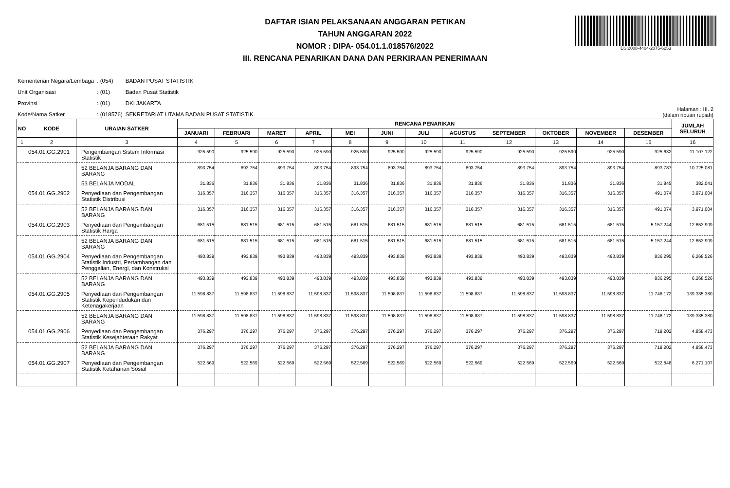DAFTAR ISIAN PELAKSANAAN ANGGARAN PETIKAN
TAHUN ANGGARAN 2022
NOMOR : DIPA- 054.01.1.018576/2022
III. RENCANA PENARIKAN DANA DAN PERKIRAAN PENERIMAAN
DS:2008-4404-2075-6253
| Kementerian Negara/Lembaga | : (054) | BADAN PUSAT STATISTIK |
| Unit Organisasi | : (01) | Badan Pusat Statistik |
| Provinsi | : (01) | DKI JAKARTA |
| Kode/Nama Satker | : (018576) | SEKRETARIAT UTAMA BADAN PUSAT STATISTIK |
Halaman : III. 2
(dalam ribuan rupiah)
| NO | KODE | URAIAN SATKER | RENCANA PENARIKAN | | | | | | | | | | | | JUMLAH SELURUH |
| --- | --- | --- | --- | --- | --- | --- | --- | --- | --- | --- | --- | --- | --- | --- | --- |
| | | | JANUARI | FEBRUARI | MARET | APRIL | MEI | JUNI | JULI | AGUSTUS | SEPTEMBER | OKTOBER | NOVEMBER | DESEMBER | |
| 1 | 2 | 3 | 4 | 5 | 6 | 7 | 8 | 9 | 10 | 11 | 12 | 13 | 14 | 15 | 16 |
| | 054.01.GG.2901 | Pengembangan Sistem Informasi Statistik | 925.590 | 925.590 | 925.590 | 925.590 | 925.590 | 925.590 | 925.590 | 925.590 | 925.590 | 925.590 | 925.590 | 925.632 | 11.107.122 |
| | | 52 BELANJA BARANG DAN BARANG | 893.754 | 893.754 | 893.754 | 893.754 | 893.754 | 893.754 | 893.754 | 893.754 | 893.754 | 893.754 | 893.754 | 893.787 | 10.725.081 |
| | | 53 BELANJA MODAL | 31.836 | 31.836 | 31.836 | 31.836 | 31.836 | 31.836 | 31.836 | 31.836 | 31.836 | 31.836 | 31.836 | 31.845 | 382.041 |
| | 054.01.GG.2902 | Penyediaan dan Pengembangan Statistik Distribusi | 316.357 | 316.357 | 316.357 | 316.357 | 316.357 | 316.357 | 316.357 | 316.357 | 316.357 | 316.357 | 316.357 | 491.074 | 3.971.004 |
| | | 52 BELANJA BARANG DAN BARANG | 316.357 | 316.357 | 316.357 | 316.357 | 316.357 | 316.357 | 316.357 | 316.357 | 316.357 | 316.357 | 316.357 | 491.074 | 3.971.004 |
| | 054.01.GG.2903 | Penyediaan dan Pengembangan Statistik Harga | 681.515 | 681.515 | 681.515 | 681.515 | 681.515 | 681.515 | 681.515 | 681.515 | 681.515 | 681.515 | 681.515 | 5.157.244 | 12.653.909 |
| | | 52 BELANJA BARANG DAN BARANG | 681.515 | 681.515 | 681.515 | 681.515 | 681.515 | 681.515 | 681.515 | 681.515 | 681.515 | 681.515 | 681.515 | 5.157.244 | 12.653.909 |
| | 054.01.GG.2904 | Penyediaan dan Pengembangan Statistik Industri, Pertambangan dan Penggalian, Energi, dan Konstruksi | 493.839 | 493.839 | 493.839 | 493.839 | 493.839 | 493.839 | 493.839 | 493.839 | 493.839 | 493.839 | 493.839 | 836.295 | 6.268.526 |
| | | 52 BELANJA BARANG DAN BARANG | 493.839 | 493.839 | 493.839 | 493.839 | 493.839 | 493.839 | 493.839 | 493.839 | 493.839 | 493.839 | 493.839 | 836.295 | 6.268.526 |
| | 054.01.GG.2905 | Penyediaan dan Pengembangan Statistik Kependudukan dan Ketenagakerjaan | 11.598.837 | 11.598.837 | 11.598.837 | 11.598.837 | 11.598.837 | 11.598.837 | 11.598.837 | 11.598.837 | 11.598.837 | 11.598.837 | 11.598.837 | 11.748.172 | 139.335.380 |
| | | 52 BELANJA BARANG DAN BARANG | 11.598.837 | 11.598.837 | 11.598.837 | 11.598.837 | 11.598.837 | 11.598.837 | 11.598.837 | 11.598.837 | 11.598.837 | 11.598.837 | 11.598.837 | 11.748.172 | 139.335.380 |
| | 054.01.GG.2906 | Penyediaan dan Pengembangan Statistik Kesejahteraan Rakyat | 376.297 | 376.297 | 376.297 | 376.297 | 376.297 | 376.297 | 376.297 | 376.297 | 376.297 | 376.297 | 376.297 | 719.202 | 4.858.473 |
| | | 52 BELANJA BARANG DAN BARANG | 376.297 | 376.297 | 376.297 | 376.297 | 376.297 | 376.297 | 376.297 | 376.297 | 376.297 | 376.297 | 376.297 | 719.202 | 4.858.473 |
| | 054.01.GG.2907 | Penyediaan dan Pengembangan Statistik Ketahanan Sosial | 522.569 | 522.569 | 522.569 | 522.569 | 522.569 | 522.569 | 522.569 | 522.569 | 522.569 | 522.569 | 522.569 | 522.848 | 6.271.107 |